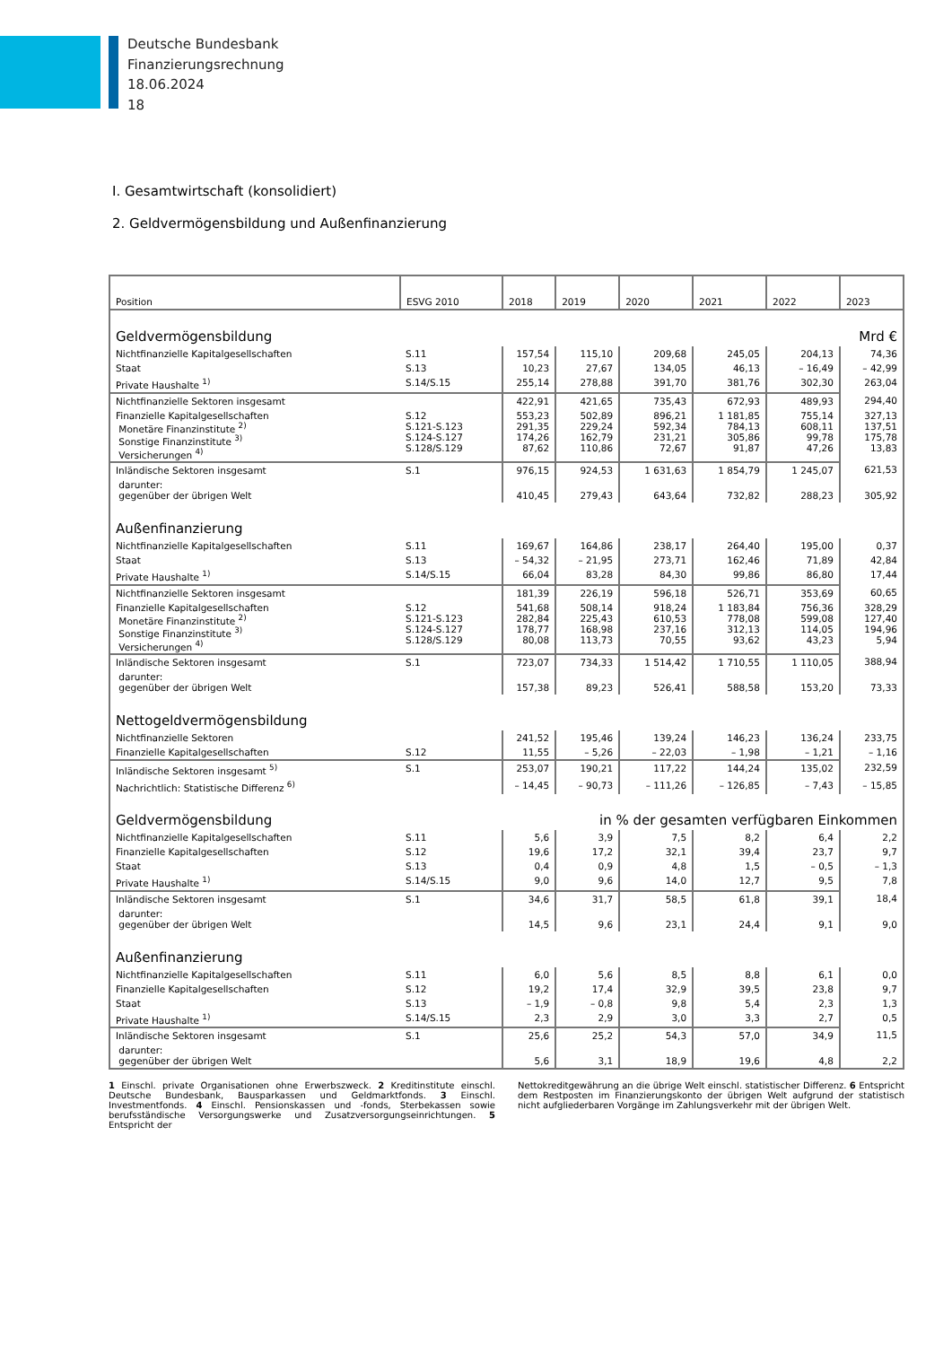Deutsche Bundesbank
Finanzierungsrechnung
18.06.2024
18
I. Gesamtwirtschaft (konsolidiert)
2. Geldvermögensbildung und Außenfinanzierung
| Position | ESVG 2010 | 2018 | 2019 | 2020 | 2021 | 2022 | 2023 |
| --- | --- | --- | --- | --- | --- | --- | --- |
| Geldvermögensbildung | | | | | | Mrd € | |
| Nichtfinanzielle Kapitalgesellschaften | S.11 | 157,54 | 115,10 | 209,68 | 245,05 | 204,13 | 74,36 |
| Staat | S.13 | 10,23 | 27,67 | 134,05 | 46,13 | – 16,49 | – 42,99 |
| Private Haushalte <sup>1)</sup> | S.14/S.15 | 255,14 | 278,88 | 391,70 | 381,76 | 302,30 | 263,04 |
| Nichtfinanzielle Sektoren insgesamt | | 422,91 | 421,65 | 735,43 | 672,93 | 489,93 | 294,40 |
| Finanzielle Kapitalgesellschaften Monetäre Finanzinstitute <sup>2)</sup> Sonstige Finanzinstitute <sup>3)</sup> Versicherungen <sup>4)</sup> | S.12 S.121-S.123 S.124-S.127 S.128/S.129 | 553,23 291,35 174,26 87,62 | 502,89 229,24 162,79 110,86 | 896,21 592,34 231,21 72,67 | 1 181,85 784,13 305,86 91,87 | 755,14 608,11 99,78 47,26 | 327,13 137,51 175,78 13,83 |
| Inländische Sektoren insgesamt | S.1 | 976,15 | 924,53 | 1 631,63 | 1 854,79 | 1 245,07 | 621,53 |
| darunter: gegenüber der übrigen Welt | | 410,45 | 279,43 | 643,64 | 732,82 | 288,23 | 305,92 |
| Außenfinanzierung | | | | | | | |
| Nichtfinanzielle Kapitalgesellschaften | S.11 | 169,67 | 164,86 | 238,17 | 264,40 | 195,00 | 0,37 |
| Staat | S.13 | – 54,32 | – 21,95 | 273,71 | 162,46 | 71,89 | 42,84 |
| Private Haushalte <sup>1)</sup> | S.14/S.15 | 66,04 | 83,28 | 84,30 | 99,86 | 86,80 | 17,44 |
| Nichtfinanzielle Sektoren insgesamt | | 181,39 | 226,19 | 596,18 | 526,71 | 353,69 | 60,65 |
| Finanzielle Kapitalgesellschaften Monetäre Finanzinstitute <sup>2)</sup> Sonstige Finanzinstitute <sup>3)</sup> Versicherungen <sup>4)</sup> | S.12 S.121-S.123 S.124-S.127 S.128/S.129 | 541,68 282,84 178,77 80,08 | 508,14 225,43 168,98 113,73 | 918,24 610,53 237,16 70,55 | 1 183,84 778,08 312,13 93,62 | 756,36 599,08 114,05 43,23 | 328,29 127,40 194,96 5,94 |
| Inländische Sektoren insgesamt | S.1 | 723,07 | 734,33 | 1 514,42 | 1 710,55 | 1 110,05 | 388,94 |
| darunter: gegenüber der übrigen Welt | | 157,38 | 89,23 | 526,41 | 588,58 | 153,20 | 73,33 |
| Nettogeldvermögensbildung | | | | | | | |
| Nichtfinanzielle Sektoren | | 241,52 | 195,46 | 139,24 | 146,23 | 136,24 | 233,75 |
| Finanzielle Kapitalgesellschaften | S.12 | 11,55 | – 5,26 | – 22,03 | – 1,98 | – 1,21 | – 1,16 |
| Inländische Sektoren insgesamt <sup>5)</sup> | S.1 | 253,07 | 190,21 | 117,22 | 144,24 | 135,02 | 232,59 |
| Nachrichtlich: Statistische Differenz <sup>6)</sup> | | – 14,45 | – 90,73 | – 111,26 | – 126,85 | – 7,43 | – 15,85 |
| Geldvermögensbildung | | | in % der gesamten verfügbaren Einkommen | | | | |
| Nichtfinanzielle Kapitalgesellschaften | S.11 | 5,6 | 3,9 | 7,5 | 8,2 | 6,4 | 2,2 |
| Finanzielle Kapitalgesellschaften | S.12 | 19,6 | 17,2 | 32,1 | 39,4 | 23,7 | 9,7 |
| Staat | S.13 | 0,4 | 0,9 | 4,8 | 1,5 | – 0,5 | – 1,3 |
| Private Haushalte <sup>1)</sup> | S.14/S.15 | 9,0 | 9,6 | 14,0 | 12,7 | 9,5 | 7,8 |
| Inländische Sektoren insgesamt | S.1 | 34,6 | 31,7 | 58,5 | 61,8 | 39,1 | 18,4 |
| darunter: gegenüber der übrigen Welt | | 14,5 | 9,6 | 23,1 | 24,4 | 9,1 | 9,0 |
| Außenfinanzierung | | | | | | | |
| Nichtfinanzielle Kapitalgesellschaften | S.11 | 6,0 | 5,6 | 8,5 | 8,8 | 6,1 | 0,0 |
| Finanzielle Kapitalgesellschaften | S.12 | 19,2 | 17,4 | 32,9 | 39,5 | 23,8 | 9,7 |
| Staat | S.13 | – 1,9 | – 0,8 | 9,8 | 5,4 | 2,3 | 1,3 |
| Private Haushalte <sup>1)</sup> | S.14/S.15 | 2,3 | 2,9 | 3,0 | 3,3 | 2,7 | 0,5 |
| Inländische Sektoren insgesamt | S.1 | 25,6 | 25,2 | 54,3 | 57,0 | 34,9 | 11,5 |
| darunter: gegenüber der übrigen Welt | | 5,6 | 3,1 | 18,9 | 19,6 | 4,8 | 2,2 |
1 Einschl. private Organisationen ohne Erwerbszweck. 2 Kreditinstitute einschl. Deutsche Bundesbank, Bausparkassen und Geldmarktfonds. 3 Einschl. Investmentfonds. 4 Einschl. Pensionskassen und -fonds, Sterbekassen sowie berufsständische Versorgungswerke und Zusatzversorgungseinrichtungen. 5 Entspricht der
Nettokreditgewährung an die übrige Welt einschl. statistischer Differenz. 6 Entspricht dem Restposten im Finanzierungskonto der übrigen Welt aufgrund der statistisch nicht aufgliederbaren Vorgänge im Zahlungsverkehr mit der übrigen Welt.